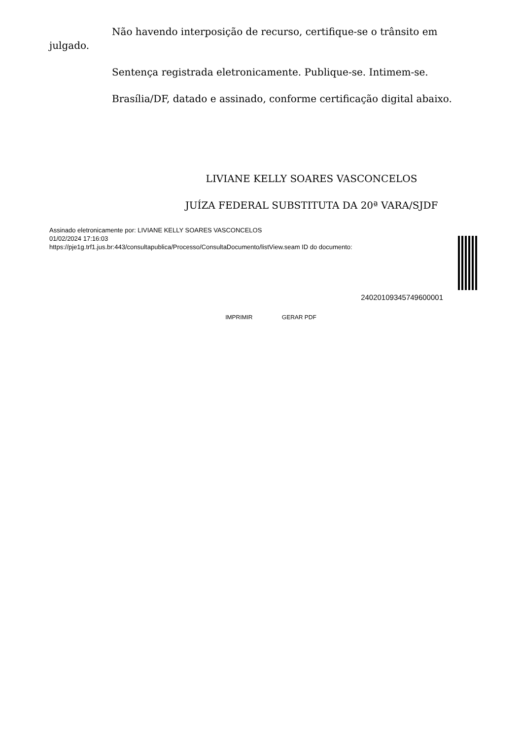Não havendo interposição de recurso, certifique-se o trânsito em julgado.
Sentença registrada eletronicamente. Publique-se. Intimem-se.
Brasília/DF, datado e assinado, conforme certificação digital abaixo.
LIVIANE KELLY SOARES VASCONCELOS
JUÍZA FEDERAL SUBSTITUTA DA 20ª VARA/SJDF
Assinado eletronicamente por: LIVIANE KELLY SOARES VASCONCELOS
01/02/2024 17:16:03
https://pje1g.trf1.jus.br:443/consultapublica/Processo/ConsultaDocumento/listView.seam ID do documento:
24020109345749600001
IMPRIMIR GERAR PDF